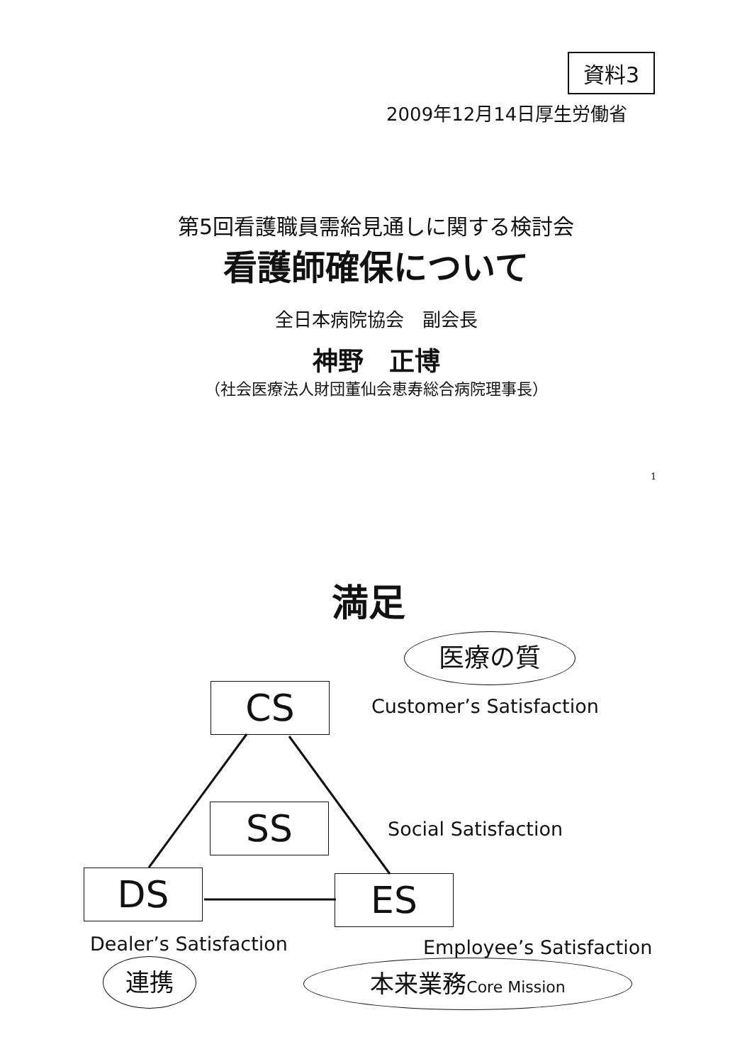資料3
2009年12月14日厚生労働省
第5回看護職員需給見通しに関する検討会
看護師確保について
全日本病院協会　副会長
神野　正博
（社会医療法人財団董仙会恵寿総合病院理事長）
1
満足
医療の質
CS Customer’s Satisfaction
SS Social Satisfaction
DS ES
Dealer’s Satisfaction Employee’s Satisfaction
連携 本来業務Core Mission